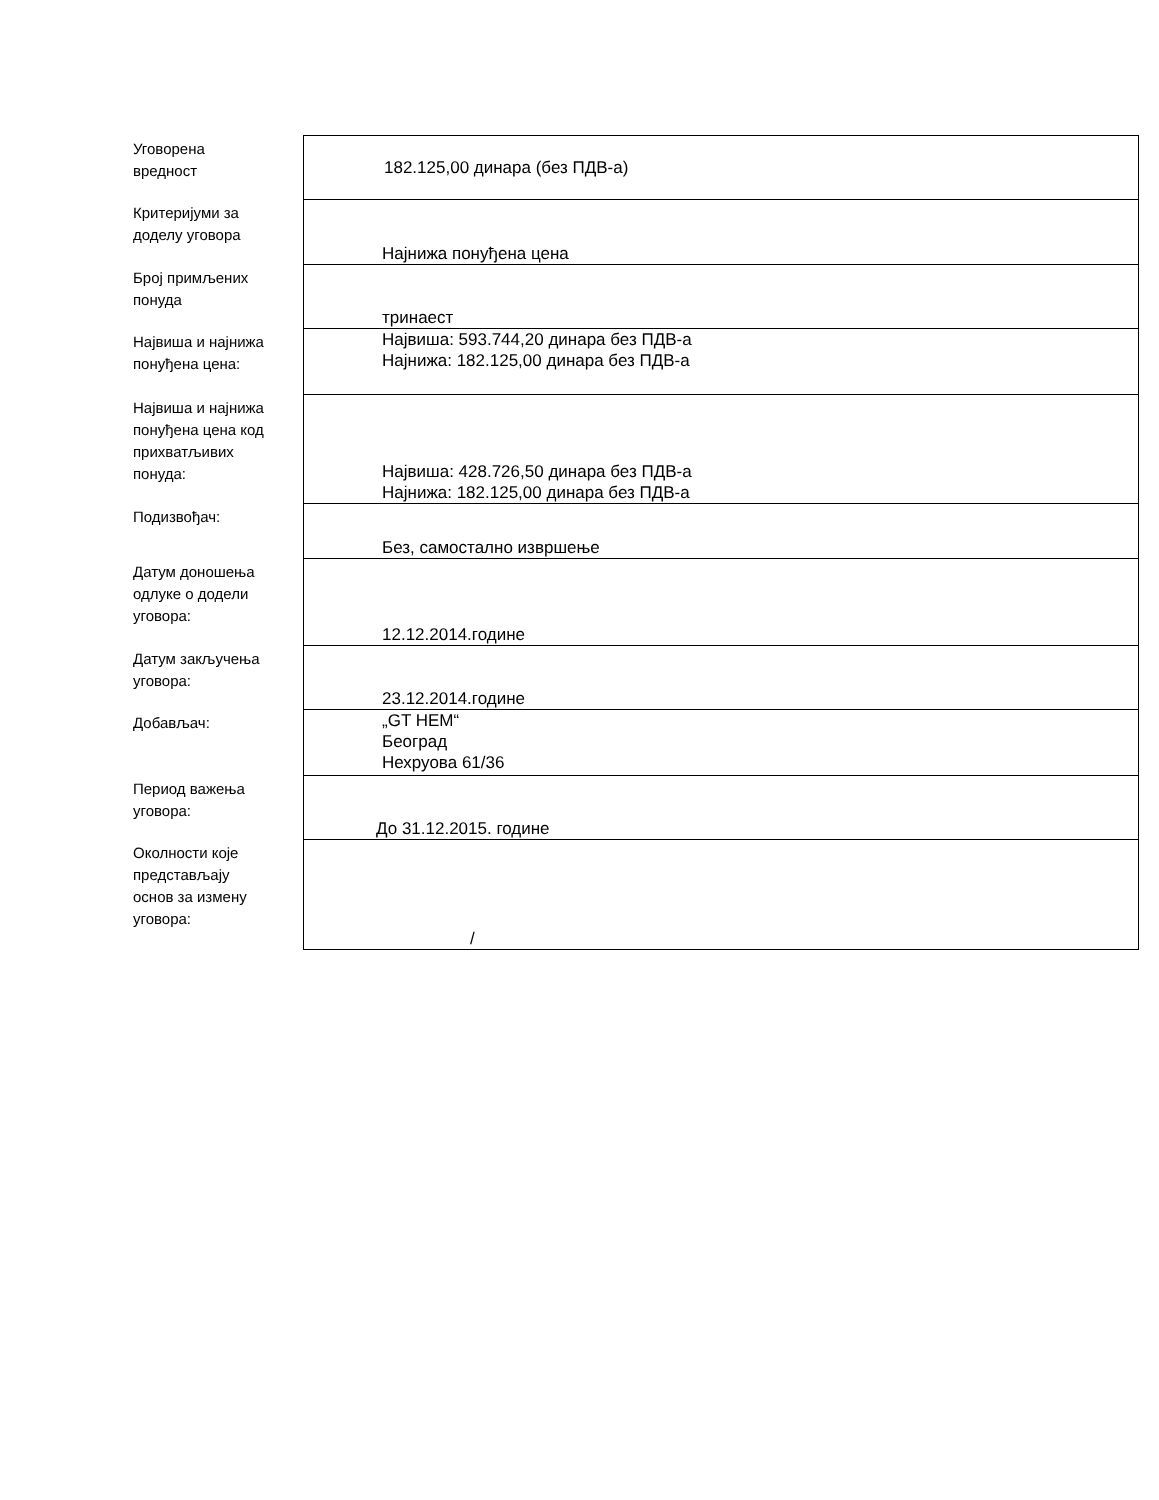| Уговорена вредност | 182.125,00 динара (без ПДВ-а) |
| Критеријуми за доделу уговора | Најнижа понуђена цена |
| Број примљених понуда | тринаест |
| Највиша и најнижа понуђена цена: | Највиша: 593.744,20 динара без ПДВ-а Најнижа: 182.125,00 динара без ПДВ-а |
| Највиша и најнижа понуђена цена код прихватљивих понуда: | Највиша: 428.726,50 динара без ПДВ-а Најнижа: 182.125,00 динара без ПДВ-а |
| Подизвођач: | Без, самостално извршење |
| Датум доношења одлуке о додели уговора: | 12.12.2014.године |
| Датум закључења уговора: | 23.12.2014.године |
| Добављач: | „GT HEM“ Београд Нехруова 61/36 |
| Период важења уговора: | До 31.12.2015. године |
| Околности које представљају основ за измену уговора: | / |